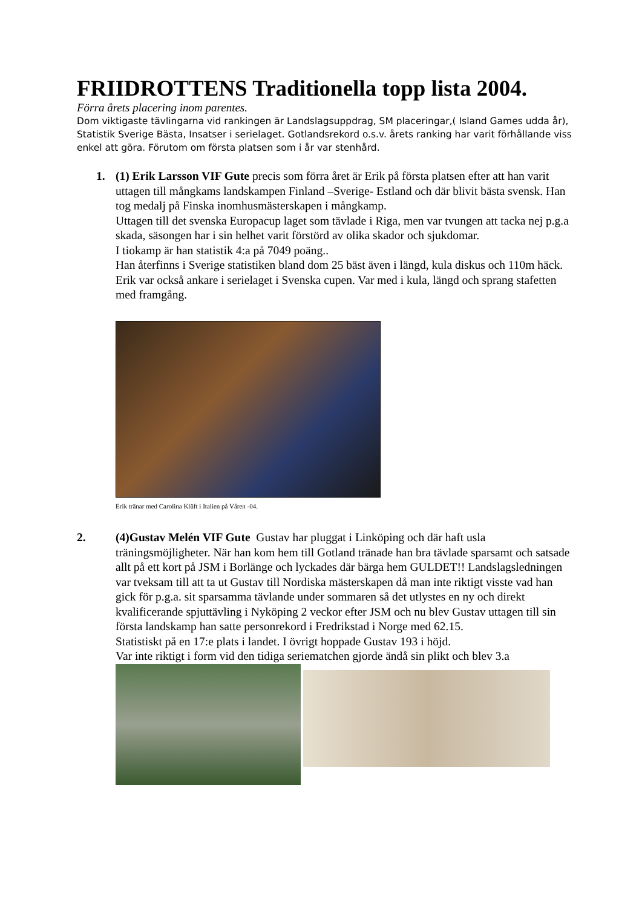FRIIDROTTENS Traditionella topp lista 2004.
Förra årets placering inom parentes.
Dom viktigaste tävlingarna vid rankingen är Landslagsuppdrag, SM placeringar,( Island Games udda år), Statistik Sverige Bästa, Insatser i serielaget. Gotlandsrekord o.s.v. årets ranking har varit förhållande viss enkel att göra. Förutom om första platsen som i år var stenhård.
1. (1) Erik Larsson VIF Gute precis som förra året är Erik på första platsen efter att han varit uttagen till mångkams landskampen Finland –Sverige- Estland och där blivit bästa svensk. Han tog medalj på Finska inomhusmästerskapen i mångkamp.
Uttagen till det svenska Europacup laget som tävlade i Riga, men var tvungen att tacka nej p.g.a skada, säsongen har i sin helhet varit förstörd av olika skador och sjukdomar.
I tiokamp är han statistik 4:a på 7049 poäng..
Han återfinns i Sverige statistiken bland dom 25 bäst även i längd, kula diskus och 110m häck.
Erik var också ankare i serielaget i Svenska cupen. Var med i kula, längd och sprang stafetten med framgång.
Erik tränar med Carolina Klüft i Italien på Våren -04.
2. (4)Gustav Melén VIF Gute Gustav har pluggat i Linköping och där haft usla träningsmöjligheter. När han kom hem till Gotland tränade han bra tävlade sparsamt och satsade allt på ett kort på JSM i Borlänge och lyckades där bärga hem GULDET!! Landslagsledningen var tveksam till att ta ut Gustav till Nordiska mästerskapen då man inte riktigt visste vad han gick för p.g.a. sit sparsamma tävlande under sommaren så det utlystes en ny och direkt kvalificerande spjuttävling i Nyköping 2 veckor efter JSM och nu blev Gustav uttagen till sin första landskamp han satte personrekord i Fredrikstad i Norge med 62.15.
Statistiskt på en 17:e plats i landet. I övrigt hoppade Gustav 193 i höjd.
Var inte riktigt i form vid den tidiga seriematchen gjorde ändå sin plikt och blev 3.a